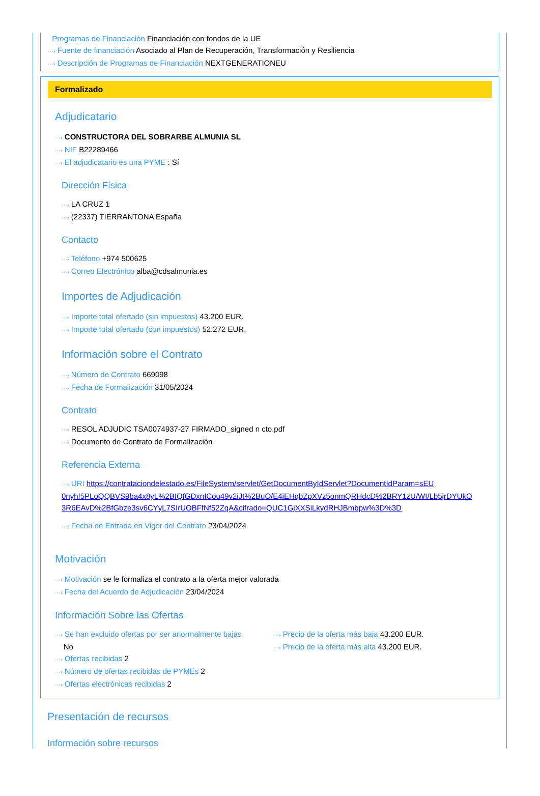Programas de Financiación Financiación con fondos de la UE
···› Fuente de financiación Asociado al Plan de Recuperación, Transformación y Resiliencia
···› Descripción de Programas de Financiación NEXTGENERATIONEU
Formalizado
Adjudicatario
···› CONSTRUCTORA DEL SOBRARBE ALMUNIA SL
···› NIF B22289466
···› El adjudicatario es una PYME : Sí
Dirección Física
···› LA CRUZ 1
···› (22337) TIERRANTONA España
Contacto
···› Teléfono +974 500625
···› Correo Electrónico alba@cdsalmunia.es
Importes de Adjudicación
···› Importe total ofertado (sin impuestos) 43.200 EUR.
···› Importe total ofertado (con impuestos) 52.272 EUR.
Información sobre el Contrato
···› Número de Contrato 669098
···› Fecha de Formalización 31/05/2024
Contrato
···› RESOL ADJUDIC TSA0074937-27 FIRMADO_signed n cto.pdf
···› Documento de Contrato de Formalización
Referencia Externa
···› URI https://contrataciondelestado.es/FileSystem/servlet/GetDocumentByIdServlet?DocumentIdParam=sEU 0nyhI5PLoQQBVS9ba4x8yL%2BIQfGDxnICou49v2iJt%2BuO/E4iEHqbZpXVz5onmQRHdcD%2BRY1zU/WI/Lb5jrDYUkO 3R6EAvD%2BfGbze3sv6CYyL7SIrUOBFfNf52ZqA&cifrado=QUC1GjXXSiLkydRHJBmbpw%3D%3D
···› Fecha de Entrada en Vigor del Contrato 23/04/2024
Motivación
···› Motivación se le formaliza el contrato a la oferta mejor valorada
···› Fecha del Acuerdo de Adjudicación 23/04/2024
Información Sobre las Ofertas
···› Se han excluido ofertas por ser anormalmente bajas
No
···› Ofertas recibidas 2
···› Número de ofertas recibidas de PYMEs 2
···› Ofertas electrónicas recibidas 2
···› Precio de la oferta más baja 43.200 EUR.
···› Precio de la oferta más alta 43.200 EUR.
Presentación de recursos
Información sobre recursos